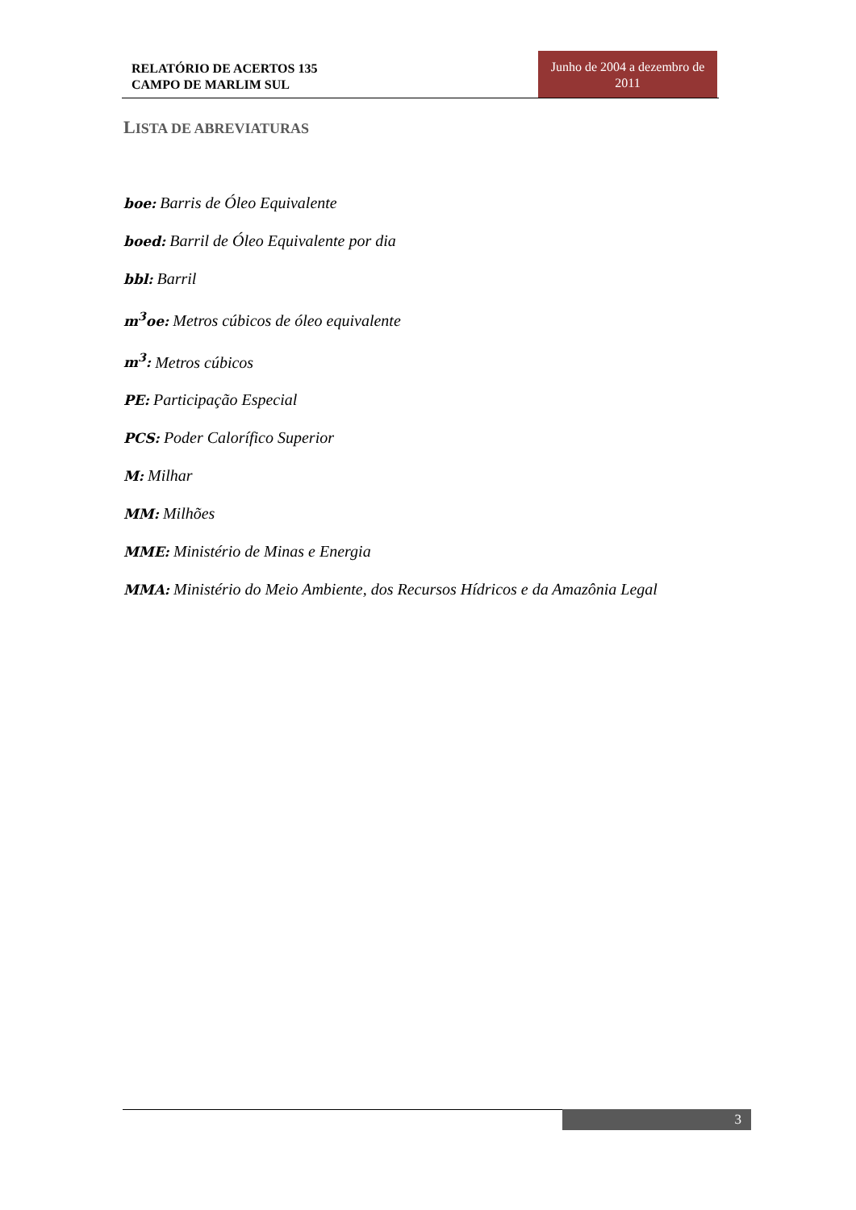RELATÓRIO DE ACERTOS 135
CAMPO DE MARLIM SUL
Junho de 2004 a dezembro de 2011
LISTA DE ABREVIATURAS
boe: Barris de Óleo Equivalente
boed: Barril de Óleo Equivalente por dia
bbl: Barril
m<sup>3</sup>oe: Metros cúbicos de óleo equivalente
m<sup>3</sup>: Metros cúbicos
PE: Participação Especial
PCS: Poder Calorífico Superior
M: Milhar
MM: Milhões
MME: Ministério de Minas e Energia
MMA: Ministério do Meio Ambiente, dos Recursos Hídricos e da Amazônia Legal
3